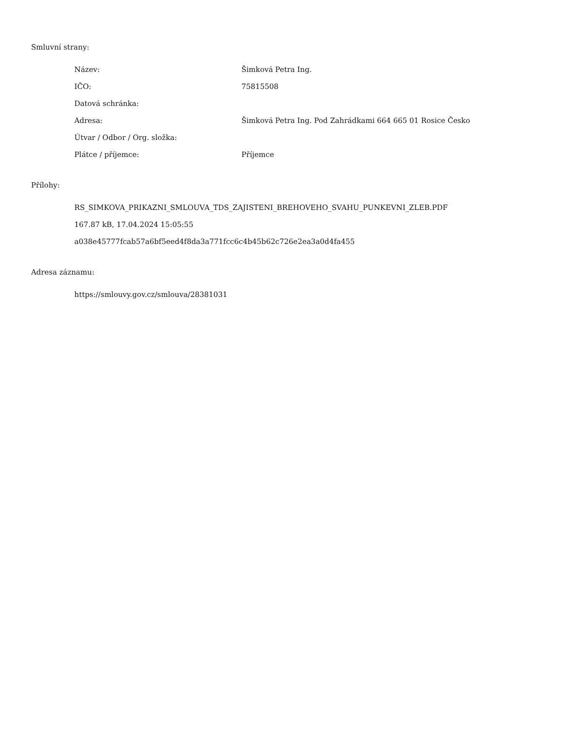Smluvní strany:
| Název: | Šimková Petra Ing. |
| IČO: | 75815508 |
| Datová schránka: | |
| Adresa: | Šimková Petra Ing. Pod Zahrádkami 664 665 01 Rosice Česko |
| Útvar / Odbor / Org. složka: | |
| Plátce / příjemce: | Příjemce |
Přílohy:
RS_SIMKOVA_PRIKAZNI_SMLOUVA_TDS_ZAJISTENI_BREHOVEHO_SVAHU_PUNKEVNI_ZLEB.PDF
167.87 kB, 17.04.2024 15:05:55
a038e45777fcab57a6bf5eed4f8da3a771fcc6c4b45b62c726e2ea3a0d4fa455
Adresa záznamu:
https://smlouvy.gov.cz/smlouva/28381031